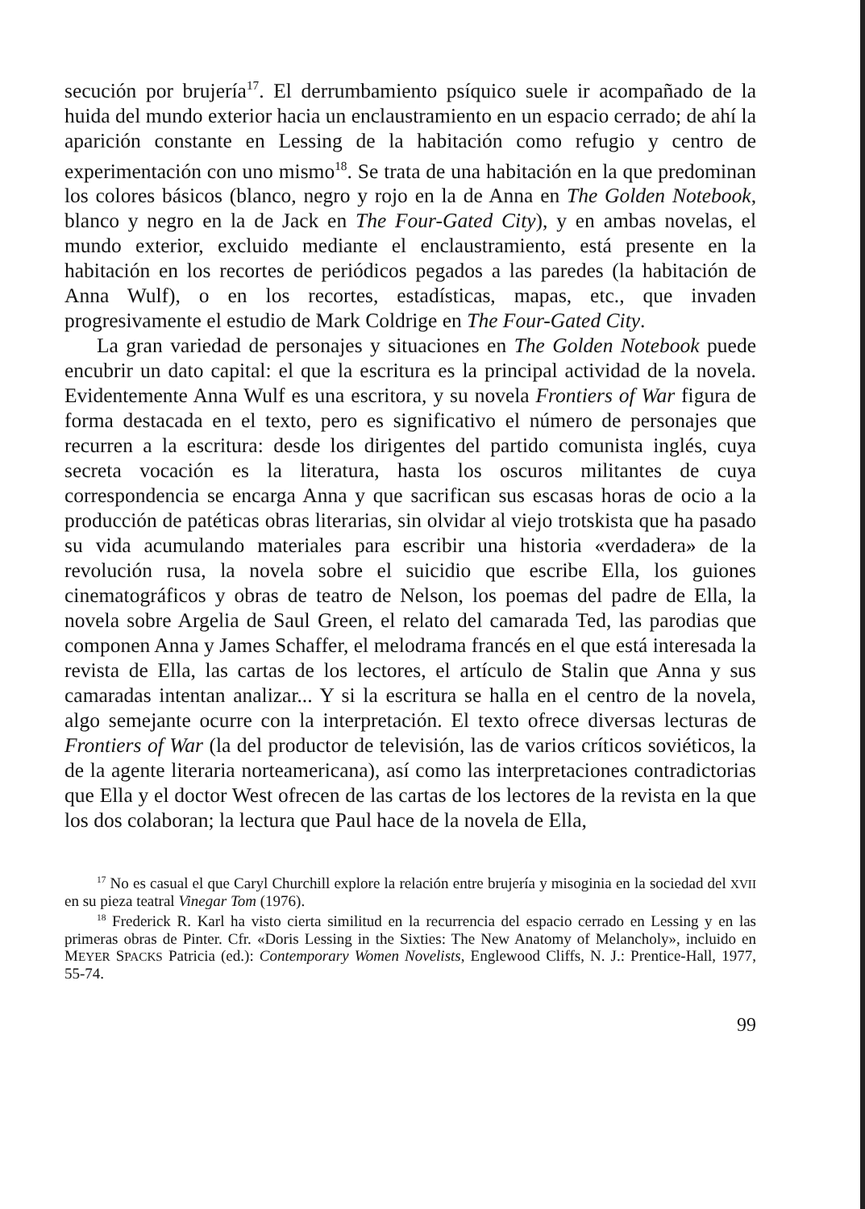secución por brujería<sup>17</sup>. El derrumbamiento psíquico suele ir acompañado de la huida del mundo exterior hacia un enclaustramiento en un espacio cerrado; de ahí la aparición constante en Lessing de la habitación como refugio y centro de experimentación con uno mismo<sup>18</sup>. Se trata de una habitación en la que predominan los colores básicos (blanco, negro y rojo en la de Anna en The Golden Notebook, blanco y negro en la de Jack en The Four-Gated City), y en ambas novelas, el mundo exterior, excluido mediante el enclaustramiento, está presente en la habitación en los recortes de periódicos pegados a las paredes (la habitación de Anna Wulf), o en los recortes, estadísticas, mapas, etc., que invaden progresivamente el estudio de Mark Coldrige en The Four-Gated City.
La gran variedad de personajes y situaciones en The Golden Notebook puede encubrir un dato capital: el que la escritura es la principal actividad de la novela. Evidentemente Anna Wulf es una escritora, y su novela Frontiers of War figura de forma destacada en el texto, pero es significativo el número de personajes que recurren a la escritura: desde los dirigentes del partido comunista inglés, cuya secreta vocación es la literatura, hasta los oscuros militantes de cuya correspondencia se encarga Anna y que sacrifican sus escasas horas de ocio a la producción de patéticas obras literarias, sin olvidar al viejo trotskista que ha pasado su vida acumulando materiales para escribir una historia «verdadera» de la revolución rusa, la novela sobre el suicidio que escribe Ella, los guiones cinematográficos y obras de teatro de Nelson, los poemas del padre de Ella, la novela sobre Argelia de Saul Green, el relato del camarada Ted, las parodias que componen Anna y James Schaffer, el melodrama francés en el que está interesada la revista de Ella, las cartas de los lectores, el artículo de Stalin que Anna y sus camaradas intentan analizar... Y si la escritura se halla en el centro de la novela, algo semejante ocurre con la interpretación. El texto ofrece diversas lecturas de Frontiers of War (la del productor de televisión, las de varios críticos soviéticos, la de la agente literaria norteamericana), así como las interpretaciones contradictorias que Ella y el doctor West ofrecen de las cartas de los lectores de la revista en la que los dos colaboran; la lectura que Paul hace de la novela de Ella,
<sup>17</sup> No es casual el que Caryl Churchill explore la relación entre brujería y misoginia en la sociedad del XVII en su pieza teatral Vinegar Tom (1976).
<sup>18</sup> Frederick R. Karl ha visto cierta similitud en la recurrencia del espacio cerrado en Lessing y en las primeras obras de Pinter. Cfr. «Doris Lessing in the Sixties: The New Anatomy of Melancholy», incluido en MEYER SPACKS Patricia (ed.): Contemporary Women Novelists, Englewood Cliffs, N. J.: Prentice-Hall, 1977, 55-74.
99